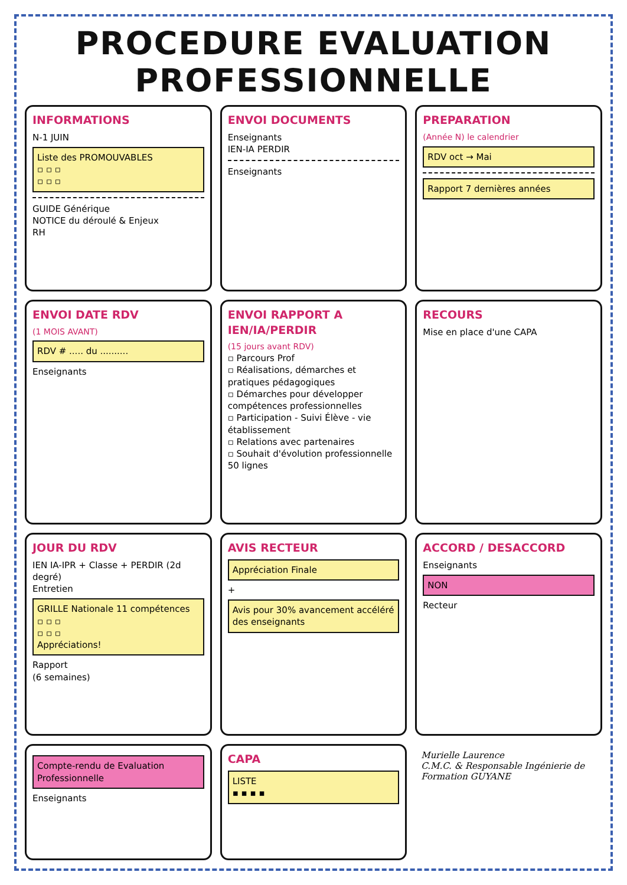PROCEDURE EVALUATION PROFESSIONNELLE
INFORMATIONS
N-1 JUIN
Liste des PROMOUVABLES
▫ ▫ ▫
▫ ▫ ▫
GUIDE Générique
NOTICE du déroulé & Enjeux
RH
ENVOI DOCUMENTS
Enseignants
IEN-IA PERDIR
Enseignants
PREPARATION
(Année N) le calendrier
RDV oct → Mai
Rapport 7 dernières années
ENVOI DATE RDV
(1 MOIS AVANT)
RDV # ..... du ..........
Enseignants
ENVOI RAPPORT A IEN/IA/PERDIR
(15 jours avant RDV)
▫ Parcours Prof
▫ Réalisations, démarches et pratiques pédagogiques
▫ Démarches pour développer compétences professionnelles
▫ Participation - Suivi Élève - vie établissement
▫ Relations avec partenaires
▫ Souhait d'évolution professionnelle
50 lignes
RECOURS
Mise en place d'une CAPA
JOUR DU RDV
IEN IA-IPR + Classe + PERDIR (2d degré)
Entretien
GRILLE Nationale 11 compétences
▫ ▫ ▫
▫ ▫ ▫
Appréciations!
Rapport
(6 semaines)
AVIS RECTEUR
Appréciation Finale
+
Avis pour 30% avancement accéléré des enseignants
ACCORD / DESACCORD
Enseignants
NON
Recteur
Compte-rendu de Evaluation Professionnelle
Enseignants
CAPA
LISTE
▪ ▪ ▪ ▪
Murielle Laurence
C.M.C. & Responsable Ingénierie de Formation GUYANE